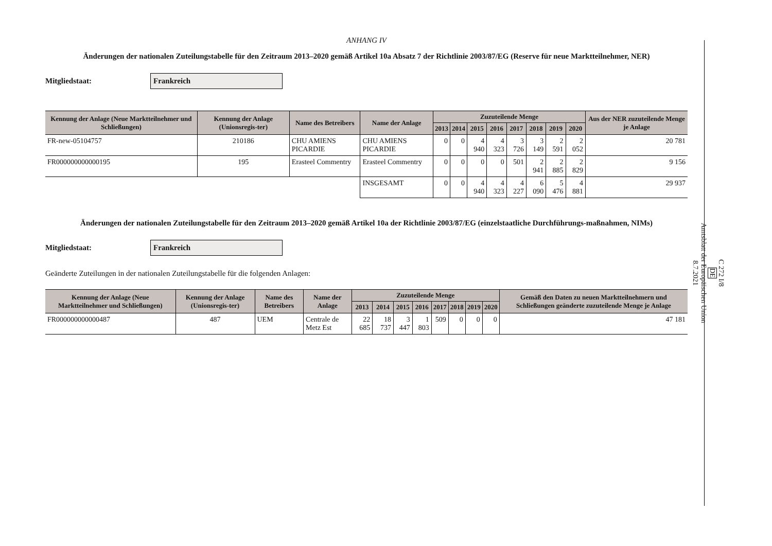ANHANG IV
Änderungen der nationalen Zuteilungstabelle für den Zeitraum 2013–2020 gemäß Artikel 10a Absatz 7 der Richtlinie 2003/87/EG (Reserve für neue Marktteilnehmer, NER)
Mitgliedstaat:
Frankreich
| Kennung der Anlage (Neue Marktteilnehmer und Schließungen) | Kennung der Anlage (Unionsregis-ter) | Name des Betreibers | Name der Anlage | Zuzuteilende Menge | | | | | | | | Aus der NER zuzuteilende Menge je Anlage |
| --- | --- | --- | --- | --- | --- | --- | --- | --- | --- | --- | --- | --- |
| | | | | 2013 | 2014 | 2015 | 2016 | 2017 | 2018 | 2019 | 2020 | |
| FR-new-05104757 | 210186 | CHU AMIENS PICARDIE | CHU AMIENS PICARDIE | 0 | 0 | 4 940 | 4 323 | 3 726 | 3 149 | 2 591 | 2 052 | 20 781 |
| FR000000000000195 | 195 | Erasteel Commentry | Erasteel Commentry | 0 | 0 | 0 | 0 | 501 | 2 941 | 2 885 | 2 829 | 9 156 |
| | | | INSGESAMT | 0 | 0 | 4 940 | 4 323 | 4 227 | 6 090 | 5 476 | 4 881 | 29 937 |
Änderungen der nationalen Zuteilungstabelle für den Zeitraum 2013–2020 gemäß Artikel 10a der Richtlinie 2003/87/EG (einzelstaatliche Durchführungs-maßnahmen, NIMs)
Mitgliedstaat:
Frankreich
Geänderte Zuteilungen in der nationalen Zuteilungstabelle für die folgenden Anlagen:
| Kennung der Anlage (Neue Marktteilnehmer und Schließungen) | Kennung der Anlage (Unionsregis-ter) | Name des Betreibers | Name der Anlage | Zuzuteilende Menge | | | | | | | | Gemäß den Daten zu neuen Marktteilnehmern und Schließungen geänderte zuzuteilende Menge je Anlage |
| --- | --- | --- | --- | --- | --- | --- | --- | --- | --- | --- | --- | --- |
| | | | | 2013 | 2014 | 2015 | 2016 | 2017 | 2018 | 2019 | 2020 | |
| FR000000000000487 | 487 | UEM | Centrale de Metz Est | 22 685 | 18 737 | 3 447 | 1 803 | 509 | 0 | 0 | 0 | 47 181 |
C 272 I/8
DE
Amtsblatt der Europäischen Union
8.7.2021